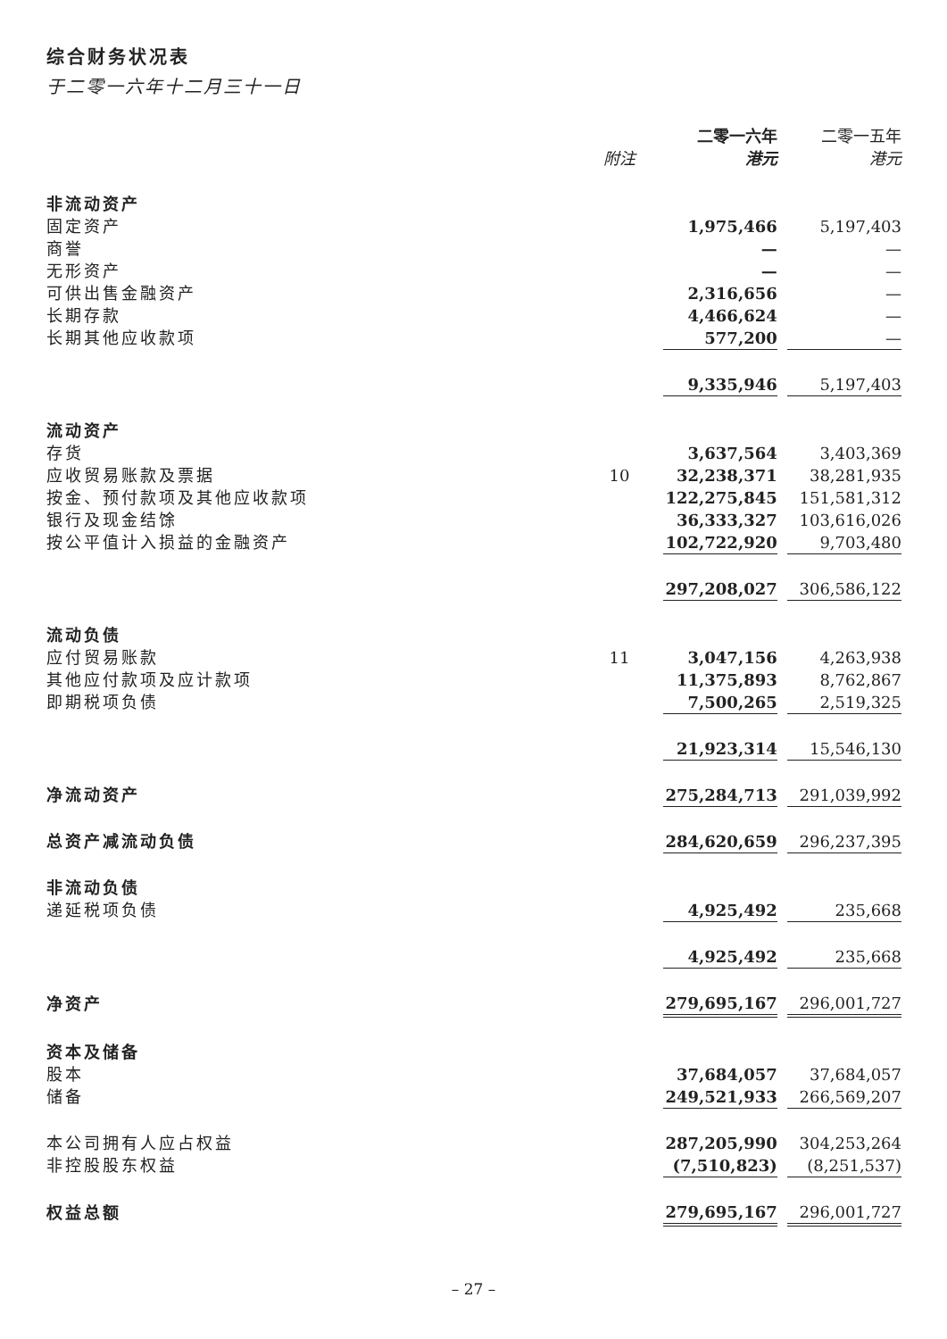综合财务状况表
于二零一六年十二月三十一日
| | | 二零一六年 | | 二零一五年 |
| | 附注 | 港元 | | 港元 |
| 非流动资产 | | | | |
| 固定资产 | | 1,975,466 | | 5,197,403 |
| 商誉 | | — | | — |
| 无形资产 | | — | | — |
| 可供出售金融资产 | | 2,316,656 | | — |
| 长期存款 | | 4,466,624 | | — |
| 长期其他应收款项 | | 577,200 | | — |
| | | 9,335,946 | | 5,197,403 |
| 流动资产 | | | | |
| 存货 | | 3,637,564 | | 3,403,369 |
| 应收贸易账款及票据 | 10 | 32,238,371 | | 38,281,935 |
| 按金、预付款项及其他应收款项 | | 122,275,845 | | 151,581,312 |
| 银行及现金结馀 | | 36,333,327 | | 103,616,026 |
| 按公平值计入损益的金融资产 | | 102,722,920 | | 9,703,480 |
| | | 297,208,027 | | 306,586,122 |
| 流动负债 | | | | |
| 应付贸易账款 | 11 | 3,047,156 | | 4,263,938 |
| 其他应付款项及应计款项 | | 11,375,893 | | 8,762,867 |
| 即期税项负债 | | 7,500,265 | | 2,519,325 |
| | | 21,923,314 | | 15,546,130 |
| 净流动资产 | | 275,284,713 | | 291,039,992 |
| 总资产减流动负债 | | 284,620,659 | | 296,237,395 |
| 非流动负债 | | | | |
| 递延税项负债 | | 4,925,492 | | 235,668 |
| | | 4,925,492 | | 235,668 |
| 净资产 | | 279,695,167 | | 296,001,727 |
| 资本及储备 | | | | |
| 股本 | | 37,684,057 | | 37,684,057 |
| 储备 | | 249,521,933 | | 266,569,207 |
| 本公司拥有人应占权益 | | 287,205,990 | | 304,253,264 |
| 非控股股东权益 | | (7,510,823) | | (8,251,537) |
| 权益总额 | | 279,695,167 | | 296,001,727 |
– 27 –